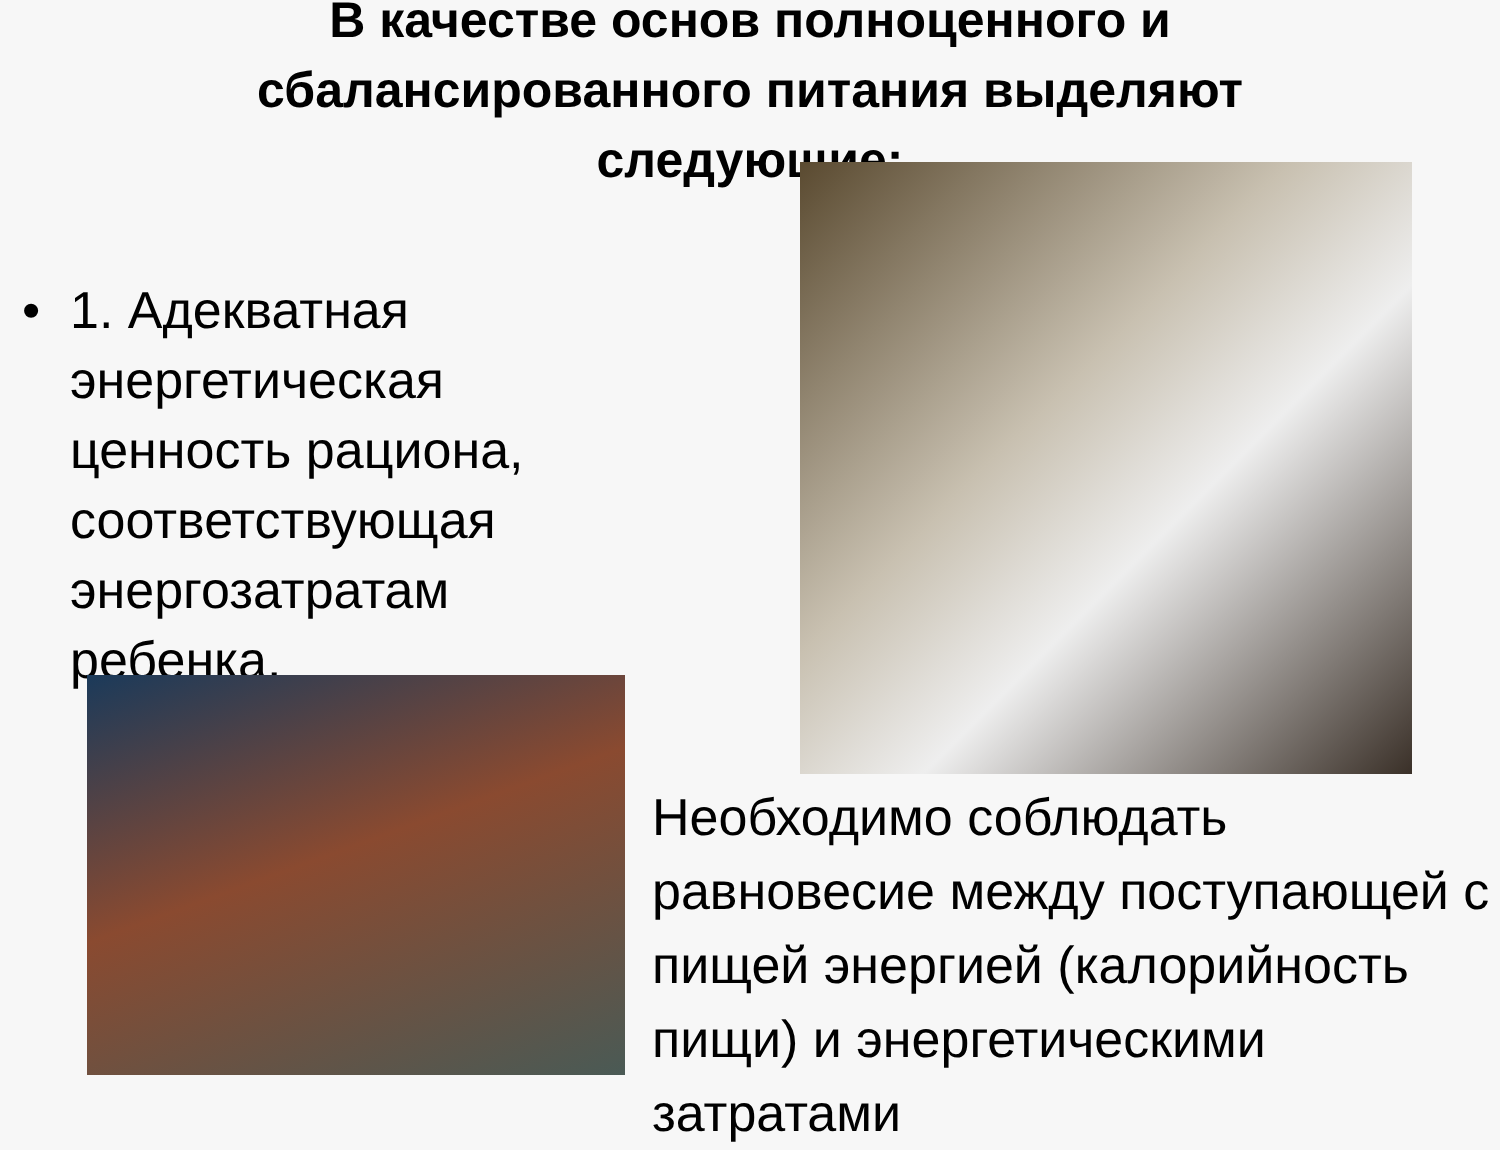В качестве основ полноценного и
сбалансированного питания выделяют
следующие:
•
1. Адекватная энергетическая ценность рациона, соответствующая энергозатратам ребенка.
Необходимо соблюдать равновесие между поступающей с пищей энергией (калорийность пищи) и энергетическими затратами